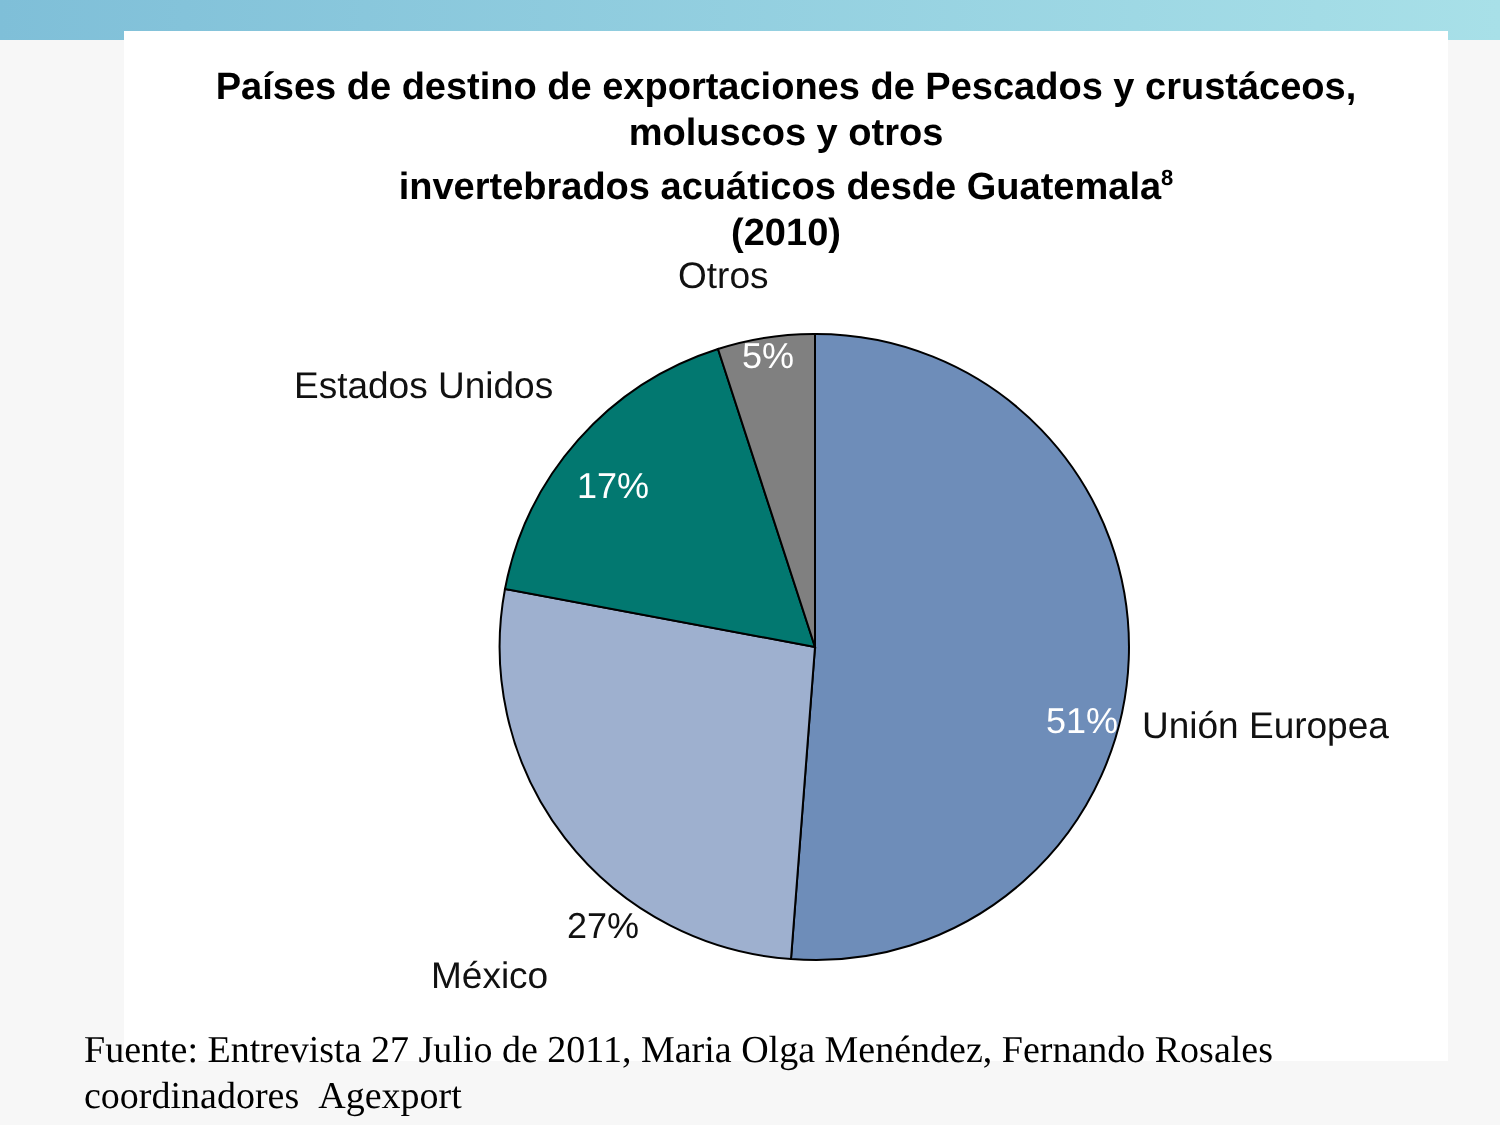Países de destino de exportaciones de Pescados y crustáceos,
moluscos y otros
invertebrados acuáticos desde Guatemala<sup>8</sup>
(2010)
Otros
5%
Estados Unidos
17%
51% Unión Europea
27%
México
Fuente: Entrevista 27 Julio de 2011, Maria Olga Menéndez, Fernando Rosales
coordinadores Agexport